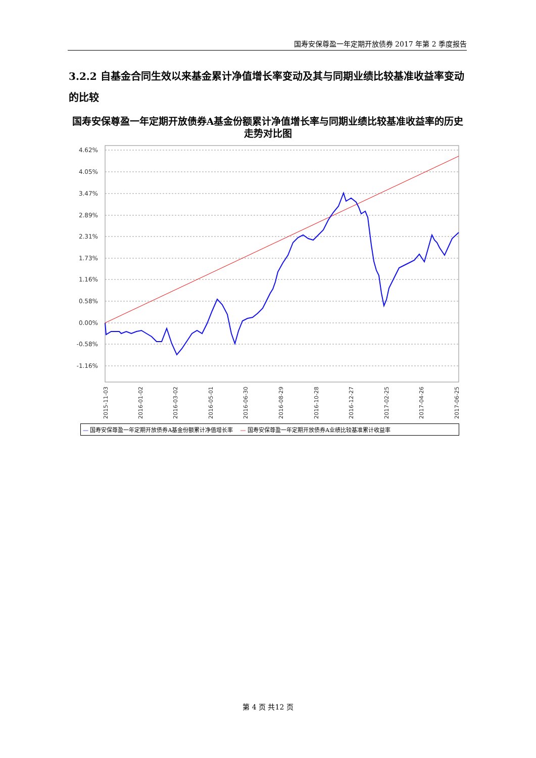国寿安保尊盈一年定期开放债券 2017 年第 2 季度报告
3.2.2 自基金合同生效以来基金累计净值增长率变动及其与同期业绩比较基准收益率变动的比较
国寿安保尊盈一年定期开放债券A基金份额累计净值增长率与同期业绩比较基准收益率的历史走势对比图
4.62%
4.05%
3.47%
2.89%
2.31%
1.73%
1.16%
0.58%
0.00%
-0.58%
-1.16%
2015-11-03
2016-01-02
2016-03-02
2016-05-01
2016-06-30
2016-08-29
2016-10-28
2016-12-27
2017-02-25
2017-04-26
2017-06-25
— 国寿安保尊盈一年定期开放债券A基金份额累计净值增长率 — 国寿安保尊盈一年定期开放债券A业绩比较基准累计收益率
第 4 页 共12 页